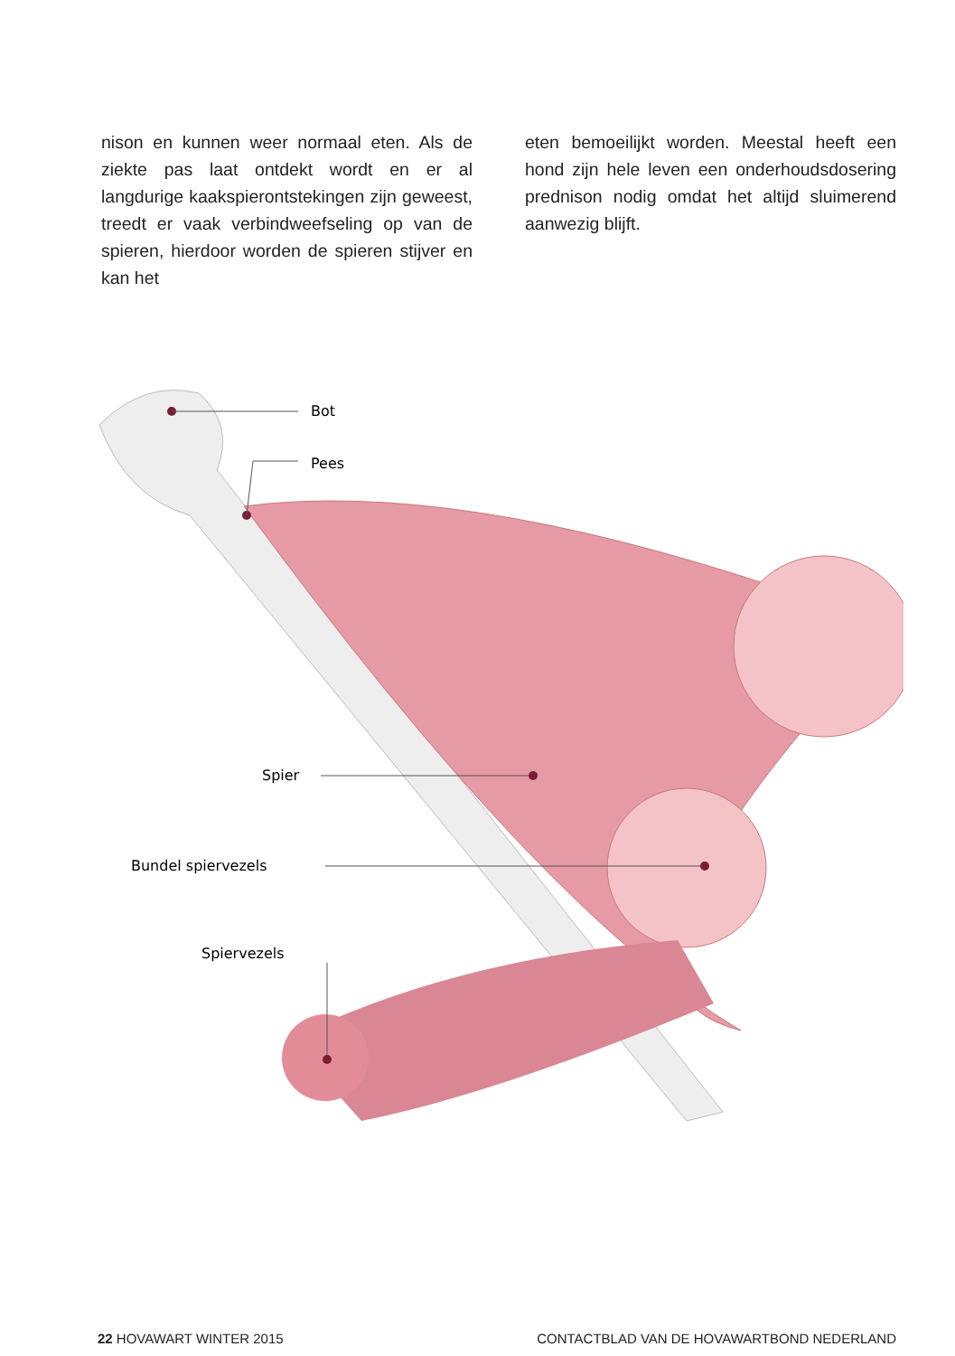nison en kunnen weer normaal eten. Als de ziekte pas laat ontdekt wordt en er al langdurige kaakspierontstekingen zijn geweest, treedt er vaak verbindweefseling op van de spieren, hierdoor worden de spieren stijver en kan het
eten bemoeilijkt worden. Meestal heeft een hond zijn hele leven een onderhoudsdosering prednison nodig omdat het altijd sluimerend aanwezig blijft.
Bot
Pees
Spier
Bundel spiervezels
Spiervezels
22 HOVAWART WINTER 2015 CONTACTBLAD VAN DE HOVAWARTBOND NEDERLAND